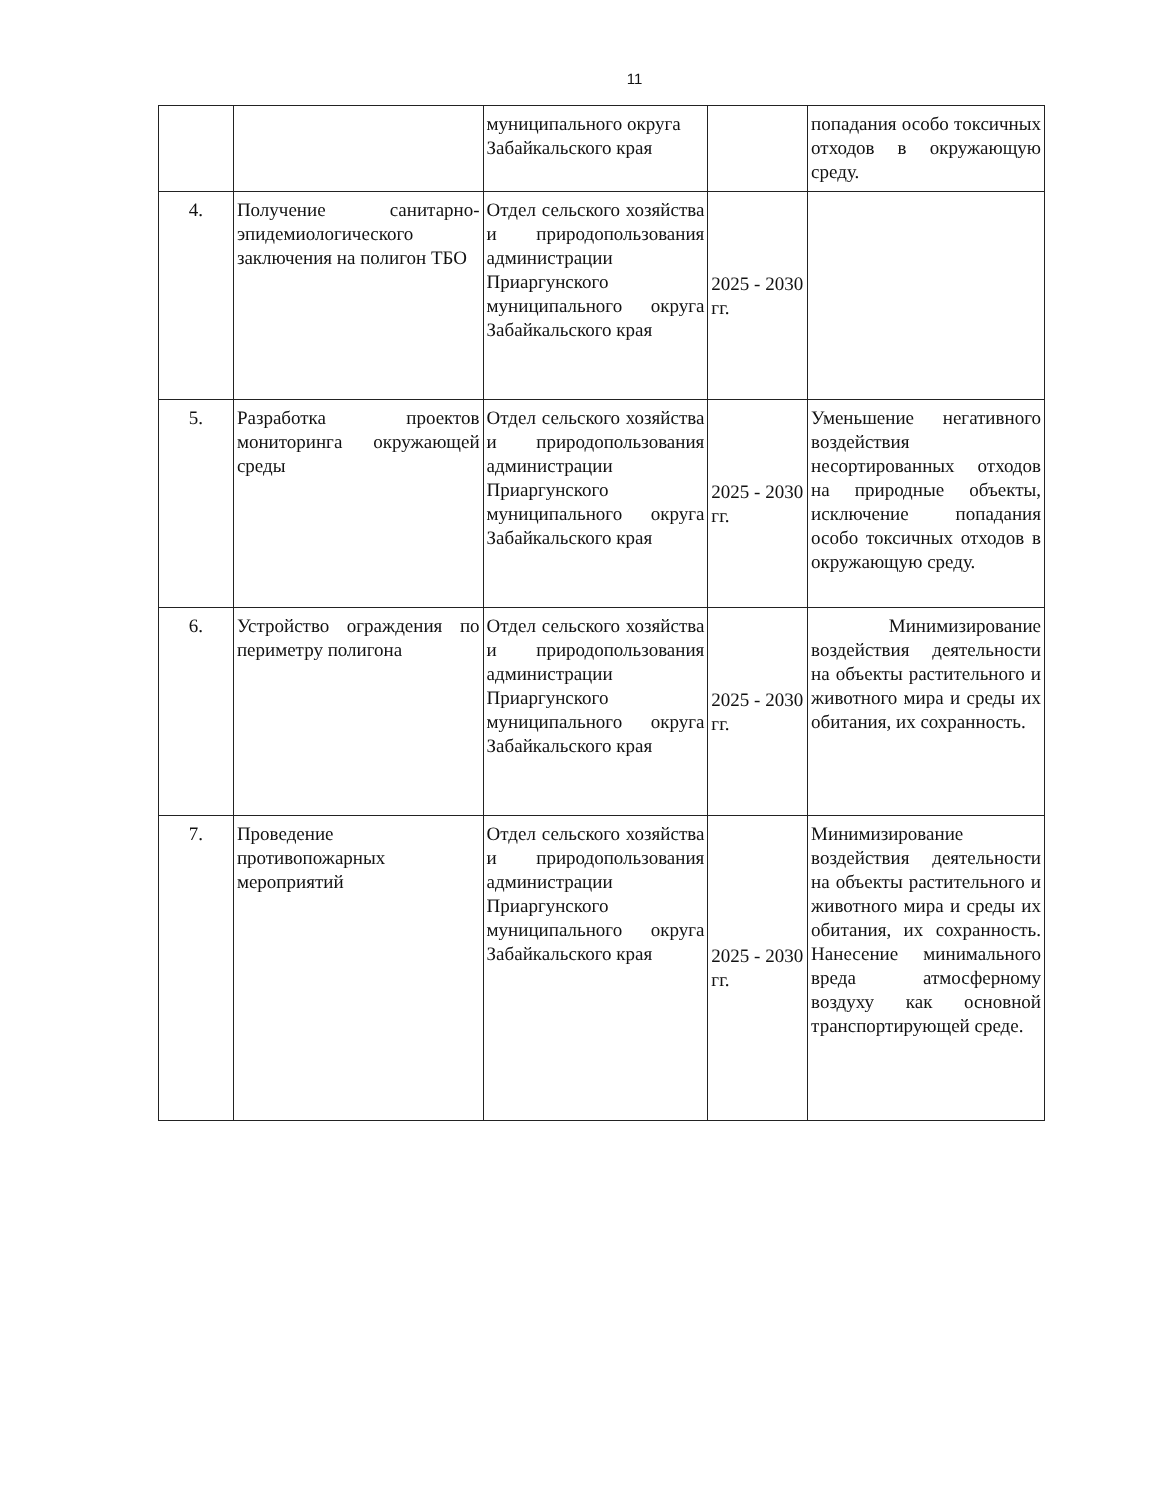11
| | | муниципального округа Забайкальского края | | попадания особо токсичных отходов в окружающую среду. |
| 4. | Получение санитарно-эпидемиологического заключения на полигон ТБО | Отдел сельского хозяйства и природопользования администрации Приаргунского муниципального округа Забайкальского края | 2025 - 2030 гг. | |
| 5. | Разработка проектов мониторинга окружающей среды | Отдел сельского хозяйства и природопользования администрации Приаргунского муниципального округа Забайкальского края | 2025 - 2030 гг. | Уменьшение негативного воздействия несортированных отходов на природные объекты, исключение попадания особо токсичных отходов в окружающую среду. |
| 6. | Устройство ограждения по периметру полигона | Отдел сельского хозяйства и природопользования администрации Приаргунского муниципального округа Забайкальского края | 2025 - 2030 гг. | Минимизирование воздействия деятельности на объекты растительного и животного мира и среды их обитания, их сохранность. |
| 7. | Проведение противопожарных мероприятий | Отдел сельского хозяйства и природопользования администрации Приаргунского муниципального округа Забайкальского края | 2025 - 2030 гг. | Минимизирование воздействия деятельности на объекты растительного и животного мира и среды их обитания, их сохранность. Нанесение минимального вреда атмосферному воздуху как основной транспортирующей среде. |